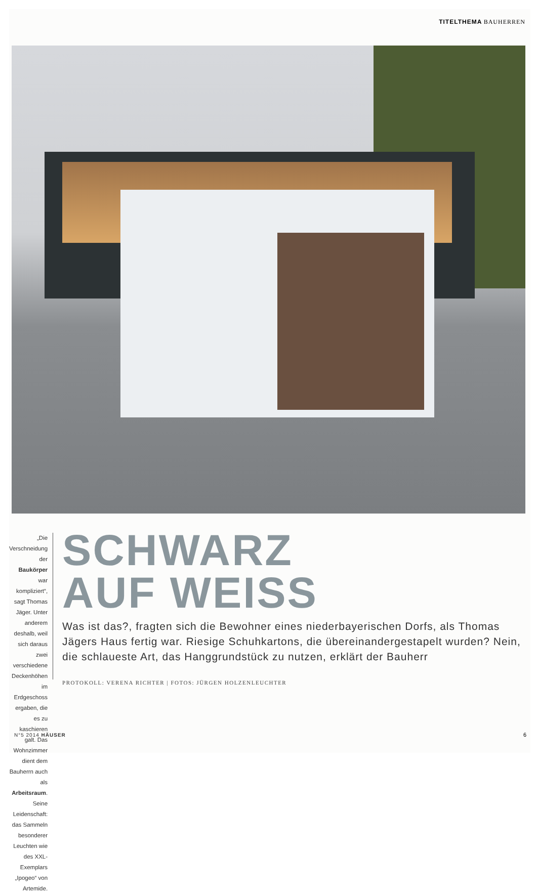TITELTHEMA BAUHERREN
„Die Verschneidung der Baukörper war kompliziert“, sagt Thomas Jäger. Unter anderem deshalb, weil sich daraus zwei verschiedene Deckenhöhen im Erdgeschoss ergaben, die es zu kaschieren galt. Das Wohnzimmer dient dem Bauherrn auch als Arbeitsraum. Seine Leidenschaft: das Sammeln besonderer Leuchten wie des XXL-Exemplars „Ipogeo“ von Artemide.
SCHWARZ
AUF WEISS
Was ist das?, fragten sich die Bewohner eines niederbayerischen Dorfs, als Thomas Jägers Haus fertig war. Riesige Schuhkartons, die übereinandergestapelt wurden? Nein, die schlaueste Art, das Hanggrundstück zu nutzen, erklärt der Bauherr
PROTOKOLL: VERENA RICHTER | FOTOS: JÜRGEN HOLZENLEUCHTER
N°5 2014 HÄUSER 6